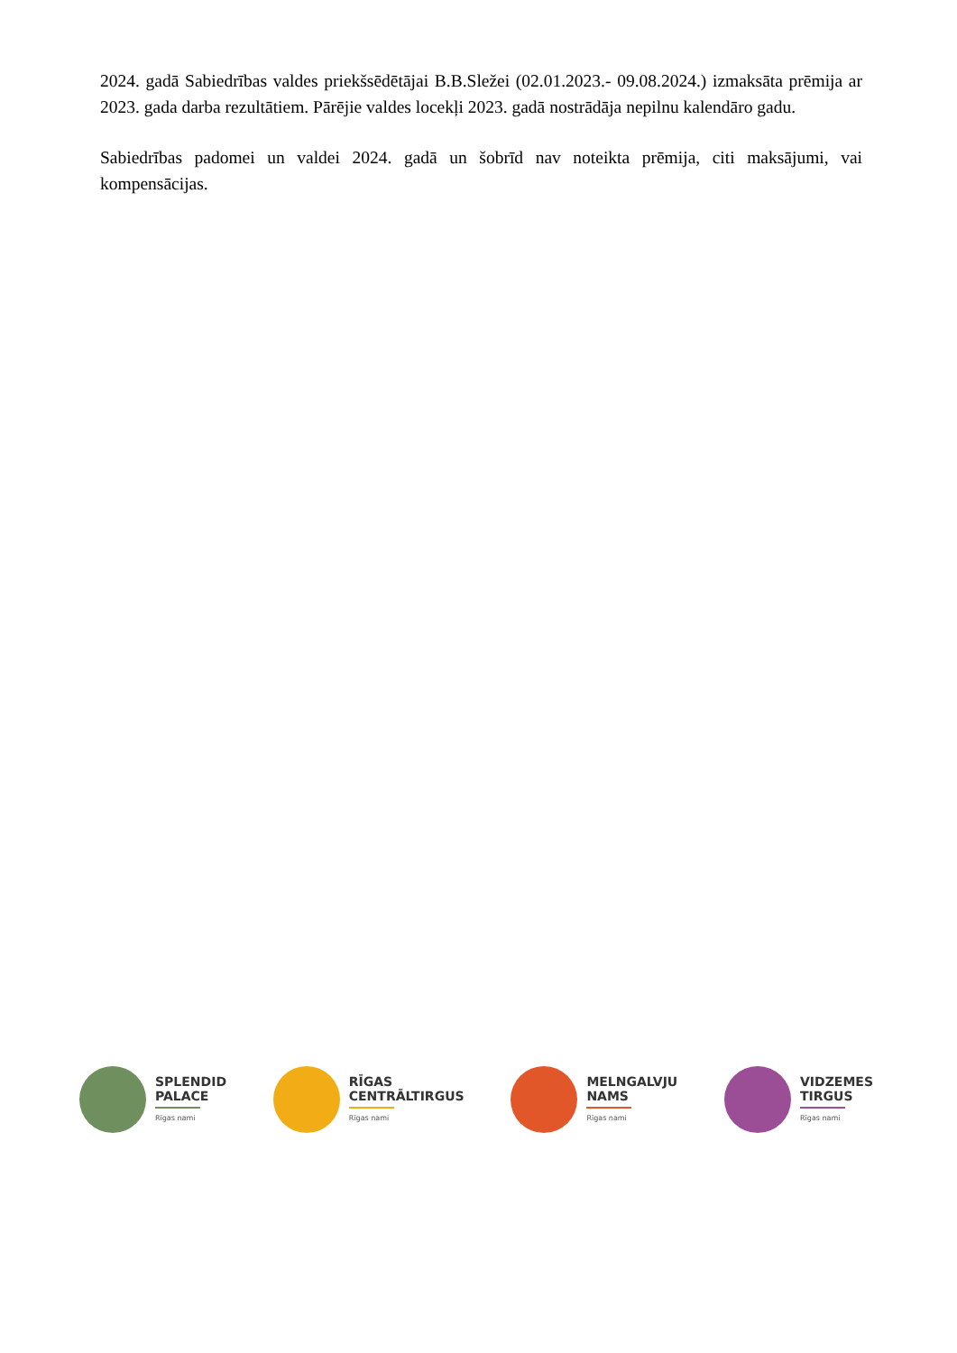2024. gadā Sabiedrības valdes priekšsēdētājai B.B.Sležei (02.01.2023.- 09.08.2024.) izmaksāta prēmija ar 2023. gada darba rezultātiem. Pārējie valdes locekļi 2023. gadā nostrādāja nepilnu kalendāro gadu.
Sabiedrības padomei un valdei 2024. gadā un šobrīd nav noteikta prēmija, citi maksājumi, vai kompensācijas.
SPLENDID
PALACE
Rīgas nami
RĪGAS
CENTRĀLTIRGUS
Rīgas nami
MELNGALVJU
NAMS
Rīgas nami
VIDZEMES
TIRGUS
Rīgas nami